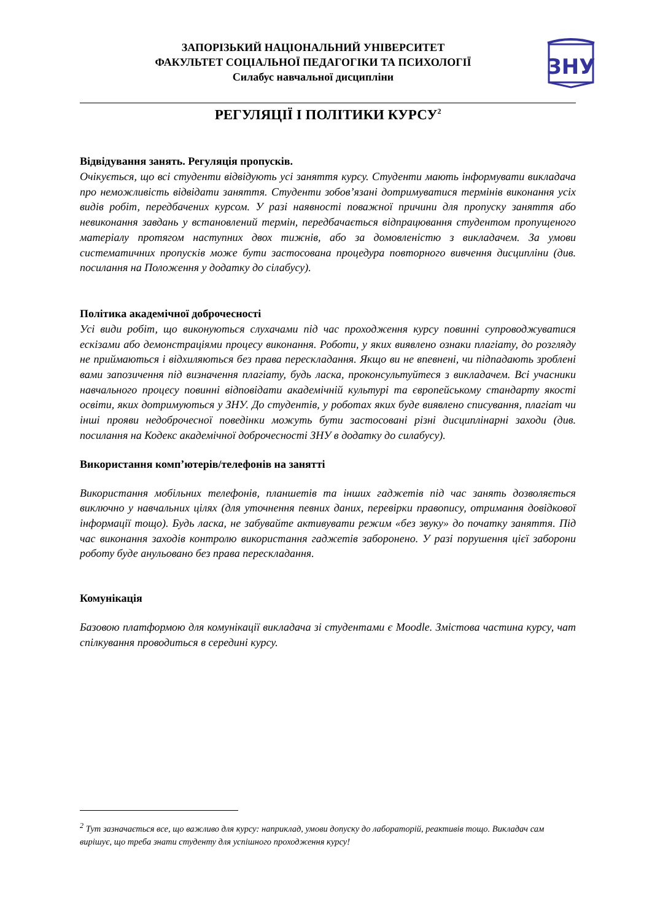ЗАПОРІЗЬКИЙ НАЦІОНАЛЬНИЙ УНІВЕРСИТЕТ
ФАКУЛЬТЕТ СОЦІАЛЬНОЇ ПЕДАГОГІКИ ТА ПСИХОЛОГІЇ
Силабус навчальної дисципліни
ЗНУ
РЕГУЛЯЦІЇ І ПОЛІТИКИ КУРСУ<sup>2</sup>
Відвідування занять. Регуляція пропусків.
Очікується, що всі студенти відвідують усі заняття курсу. Студенти мають інформувати викладача про неможливість відвідати заняття. Студенти зобов’язані дотримуватися термінів виконання усіх видів робіт, передбачених курсом. У разі наявності поважної причини для пропуску заняття або невиконання завдань у встановлений термін, передбачається відпрацювання студентом пропущеного матеріалу протягом наступних двох тижнів, або за домовленістю з викладачем. За умови систематичних пропусків може бути застосована процедура повторного вивчення дисципліни (див. посилання на Положення у додатку до сілабусу).
Політика академічної доброчесності
Усі види робіт, що виконуються слухачами під час проходження курсу повинні супроводжуватися ескізами або демонстраціями процесу виконання. Роботи, у яких виявлено ознаки плагіату, до розгляду не приймаються і відхиляються без права перескладання. Якщо ви не впевнені, чи підпадають зроблені вами запозичення під визначення плагіату, будь ласка, проконсультуйтеся з викладачем. Всі учасники навчального процесу повинні відповідати академічній культурі та європейському стандарту якості освіти, яких дотримуються у ЗНУ. До студентів, у роботах яких буде виявлено списування, плагіат чи інші прояви недоброчесної поведінки можуть бути застосовані різні дисциплінарні заходи (див. посилання на Кодекс академічної доброчесності ЗНУ в додатку до силабусу).
Використання комп’ютерів/телефонів на занятті
Використання мобільних телефонів, планшетів та інших гаджетів під час занять дозволяється виключно у навчальних цілях (для уточнення певних даних, перевірки правопису, отримання довідкової інформації тощо). Будь ласка, не забувайте активувати режим «без звуку» до початку заняття. Під час виконання заходів контролю використання гаджетів заборонено. У разі порушення цієї заборони роботу буде анульовано без права перескладання.
Комунікація
Базовою платформою для комунікації викладача зі студентами є Moodle. Змістова частина курсу, чат спілкування проводиться в середині курсу.
<sup>2</sup> Тут зазначається все, що важливо для курсу: наприклад, умови допуску до лабораторій, реактивів тощо. Викладач сам вирішує, що треба знати студенту для успішного проходження курсу!